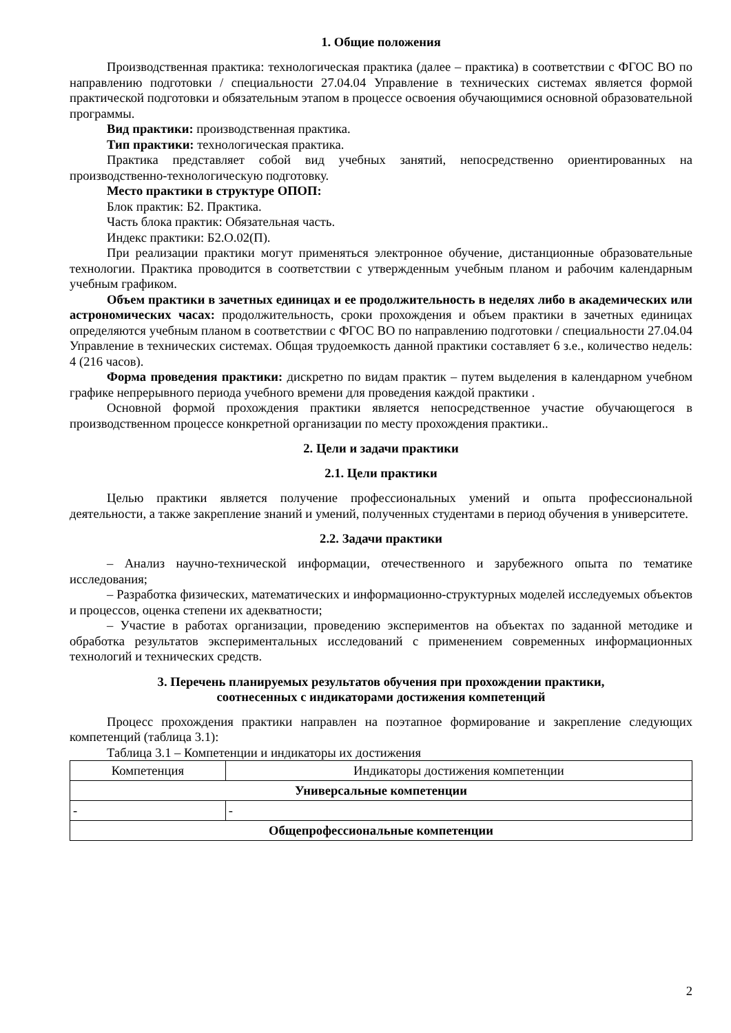1. Общие положения
Производственная практика: технологическая практика (далее – практика) в соответствии с ФГОС ВО по направлению подготовки / специальности 27.04.04 Управление в технических системах является формой практической подготовки и обязательным этапом в процессе освоения обучающимися основной образовательной программы.
Вид практики: производственная практика.
Тип практики: технологическая практика.
Практика представляет собой вид учебных занятий, непосредственно ориентированных на производственно-технологическую подготовку.
Место практики в структуре ОПОП:
Блок практик: Б2. Практика.
Часть блока практик: Обязательная часть.
Индекс практики: Б2.О.02(П).
При реализации практики могут применяться электронное обучение, дистанционные образовательные технологии. Практика проводится в соответствии с утвержденным учебным планом и рабочим календарным учебным графиком.
Объем практики в зачетных единицах и ее продолжительность в неделях либо в академических или астрономических часах: продолжительность, сроки прохождения и объем практики в зачетных единицах определяются учебным планом в соответствии с ФГОС ВО по направлению подготовки / специальности 27.04.04 Управление в технических системах. Общая трудоемкость данной практики составляет 6 з.е., количество недель: 4 (216 часов).
Форма проведения практики: дискретно по видам практик – путем выделения в календарном учебном графике непрерывного периода учебного времени для проведения каждой практики .
Основной формой прохождения практики является непосредственное участие обучающегося в производственном процессе конкретной организации по месту прохождения практики..
2. Цели и задачи практики
2.1. Цели практики
Целью практики является получение профессиональных умений и опыта профессиональной деятельности, а также закрепление знаний и умений, полученных студентами в период обучения в университете.
2.2. Задачи практики
– Анализ научно-технической информации, отечественного и зарубежного опыта по тематике исследования;
– Разработка физических, математических и информационно-структурных моделей исследуемых объектов и процессов, оценка степени их адекватности;
– Участие в работах организации, проведению экспериментов на объектах по заданной методике и обработка результатов экспериментальных исследований с применением современных информационных технологий и технических средств.
3. Перечень планируемых результатов обучения при прохождении практики,
соотнесенных с индикаторами достижения компетенций
Процесс прохождения практики направлен на поэтапное формирование и закрепление следующих компетенций (таблица 3.1):
Таблица 3.1 – Компетенции и индикаторы их достижения
| Компетенция | Индикаторы достижения компетенции |
| --- | --- |
| Универсальные компетенции | |
| - | - |
| Общепрофессиональные компетенции | |
2